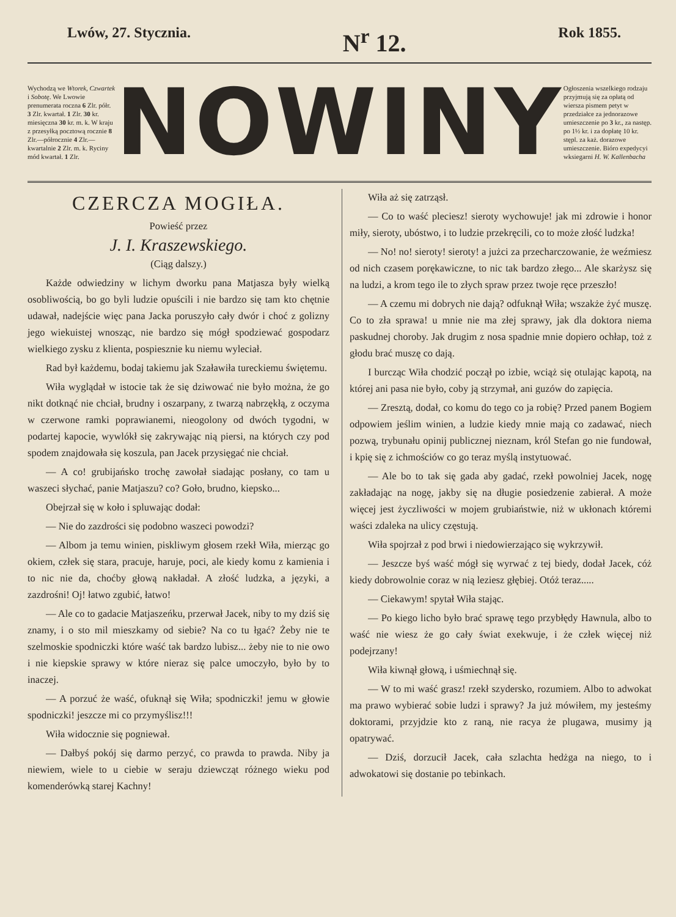Lwów, 27. Stycznia. N<sup>r</sup> 12. Rok 1855.
Wychodzą we Wtorek, Czwartek i Sobotę. We Lwowie prenumerata roczna 6 Zlr. półr. 3 Zlr. kwartał. 1 Zlr. 30 kr. miesięczna 30 kr. m. k. W kraju z przesyłką pocztową rocznie 8 Zlr.—półrocznie 4 Zlr.—kwartalnie 2 Zlr. m. k. Ryciny mód kwartał. 1 Zlr.
NOWINY
Ogłoszenia wszelkiego rodzaju przyjmują się za opłatą od wiersza pismem petyt w przedziałce za jednorazowe umieszczenie po 3 kr., za następ. po 1½ kr. i za dopłatę 10 kr. stępl. za każ. dorazowe umieszczenie. Bióro expedycyi wksiegarni H. W. Kallenbacha
CZERCZA MOGIŁA.
Powieść przez
J. I. Kraszewskiego.
(Ciąg dalszy.)
Każde odwiedziny w lichym dworku pana Matjasza były wielką osobliwością, bo go byli ludzie opuścili i nie bardzo się tam kto chętnie udawał, nadejście więc pana Jacka poruszyło cały dwór i choć z golizny jego wiekuistej wnosząc, nie bardzo się mógł spodziewać gospodarz wielkiego zysku z klienta, pospiesznie ku niemu wyleciał.
Rad był każdemu, bodaj takiemu jak Szaławiła tureckiemu świętemu.
Wiła wyglądał w istocie tak że się dziwować nie było można, że go nikt dotknąć nie chciał, brudny i oszarpany, z twarzą nabrzękłą, z oczyma w czerwone ramki poprawianemi, nieogolony od dwóch tygodni, w podartej kapocie, wywlókł się zakrywając nią piersi, na których czy pod spodem znajdowała się koszula, pan Jacek przysięgać nie chciał.
— A co! grubijańsko trochę zawołał siadając posłany, co tam u waszeci słychać, panie Matjaszu? co? Goło, brudno, kiepsko...
Obejrzał się w koło i spluwając dodał:
— Nie do zazdrości się podobno waszeci powodzi?
— Albom ja temu winien, piskliwym głosem rzekł Wiła, mierząc go okiem, człek się stara, pracuje, haruje, poci, ale kiedy komu z kamienia i to nic nie da, choćby głową nakładał. A złość ludzka, a języki, a zazdrośni! Oj! łatwo zgubić, łatwo!
— Ale co to gadacie Matjaszeńku, przerwał Jacek, niby to my dziś się znamy, i o sto mil mieszkamy od siebie? Na co tu łgać? Żeby nie te szelmoskie spodniczki które waść tak bardzo lubisz... żeby nie to nie owo i nie kiepskie sprawy w które nieraz się palce umoczyło, było by to inaczej.
— A porzuć że waść, ofuknął się Wiła; spodniczki! jemu w głowie spodniczki! jeszcze mi co przymyślisz!!!
Wiła widocznie się pogniewał.
— Dałbyś pokój się darmo perzyć, co prawda to prawda. Niby ja niewiem, wiele to u ciebie w seraju dziewcząt różnego wieku pod komenderówką starej Kachny!
Wiła aż się zatrząsł.
— Co to waść pleciesz! sieroty wychowuje! jak mi zdrowie i honor miły, sieroty, ubóstwo, i to ludzie przekręcili, co to może złość ludzka!
— No! no! sieroty! sieroty! a jużci za przecharczowanie, że weźmiesz od nich czasem porękawiczne, to nic tak bardzo złego... Ale skarżysz się na ludzi, a krom tego ile to złych spraw przez twoje ręce przeszło!
— A czemu mi dobrych nie dają? odfuknął Wiła; wszakże żyć muszę. Co to zła sprawa! u mnie nie ma złej sprawy, jak dla doktora niema paskudnej choroby. Jak drugim z nosa spadnie mnie dopiero ochłap, toż z głodu brać muszę co dają.
I burcząc Wiła chodzić począł po izbie, wciąż się otulając kapotą, na której ani pasa nie było, coby ją strzymał, ani guzów do zapięcia.
— Zresztą, dodał, co komu do tego co ja robię? Przed panem Bogiem odpowiem jeślim winien, a ludzie kiedy mnie mają co zadawać, niech pozwą, trybunału opinij publicznej nieznam, król Stefan go nie fundował, i kpię się z ichmościów co go teraz myślą instytuować.
— Ale bo to tak się gada aby gadać, rzekł powolniej Jacek, nogę zakładając na nogę, jakby się na długie posiedzenie zabierał. A może więcej jest życzliwości w mojem grubiaństwie, niż w ukłonach któremi waści zdaleka na ulicy częstują.
Wiła spojrzał z pod brwi i niedowierzająco się wykrzywił.
— Jeszcze byś waść mógł się wyrwać z tej biedy, dodał Jacek, cóż kiedy dobrowolnie coraz w nią leziesz głębiej. Otóż teraz.....
— Ciekawym! spytał Wiła stając.
— Po kiego licho było brać sprawę tego przybłędy Hawnula, albo to waść nie wiesz że go cały świat exekwuje, i że człek więcej niż podejrzany!
Wiła kiwnął głową, i uśmiechnął się.
— W to mi waść grasz! rzekł szydersko, rozumiem. Albo to adwokat ma prawo wybierać sobie ludzi i sprawy? Ja już mówiłem, my jesteśmy doktorami, przyjdzie kto z raną, nie racya że plugawa, musimy ją opatrywać.
— Dziś, dorzucił Jacek, cała szlachta hedżga na niego, to i adwokatowi się dostanie po tebinkach.